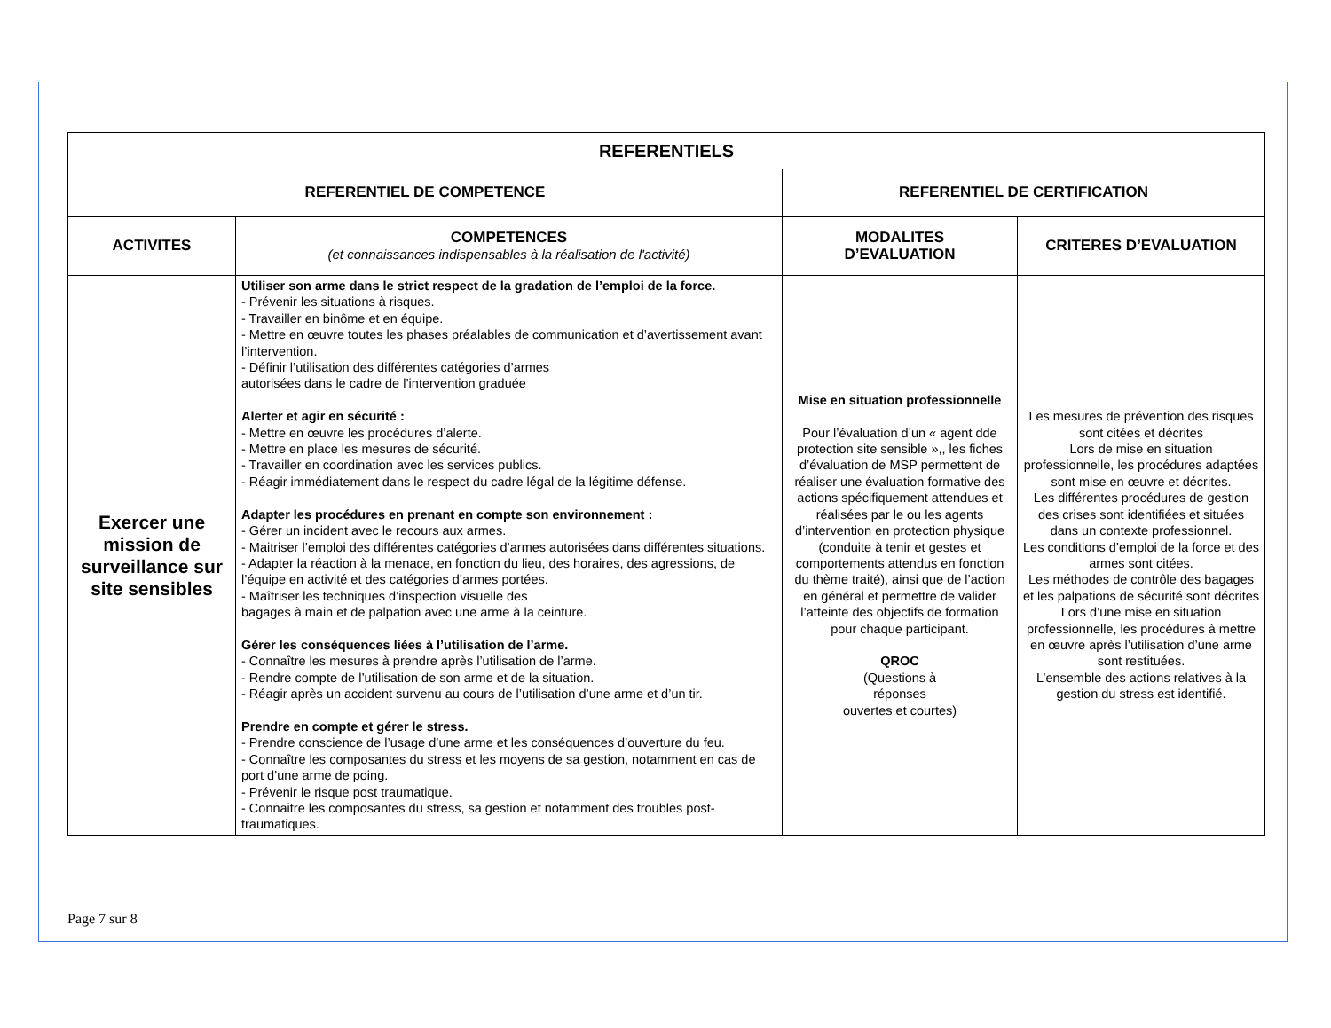| REFERENTIELS | | | |
| --- | --- | --- | --- |
| REFERENTIEL DE COMPETENCE | | REFERENTIEL DE CERTIFICATION | |
| ACTIVITES | COMPETENCES (et connaissances indispensables à la réalisation de l'activité) | MODALITES D’EVALUATION | CRITERES D’EVALUATION |
| Exercer une mission de surveillance sur site sensibles | Utiliser son arme dans le strict respect de la gradation de l’emploi de la force. - Prévenir les situations à risques. - Travailler en binôme et en équipe. - Mettre en œuvre toutes les phases préalables de communication et d’avertissement avant l’intervention. - Définir l’utilisation des différentes catégories d’armes autorisées dans le cadre de l’intervention graduée Alerter et agir en sécurité : - Mettre en œuvre les procédures d’alerte. - Mettre en place les mesures de sécurité. - Travailler en coordination avec les services publics. - Réagir immédiatement dans le respect du cadre légal de la légitime défense. Adapter les procédures en prenant en compte son environnement : - Gérer un incident avec le recours aux armes. - Maitriser l’emploi des différentes catégories d’armes autorisées dans différentes situations. - Adapter la réaction à la menace, en fonction du lieu, des horaires, des agressions, de l’équipe en activité et des catégories d’armes portées. - Maîtriser les techniques d’inspection visuelle des bagages à main et de palpation avec une arme à la ceinture. Gérer les conséquences liées à l’utilisation de l’arme. - Connaître les mesures à prendre après l’utilisation de l’arme. - Rendre compte de l’utilisation de son arme et de la situation. - Réagir après un accident survenu au cours de l’utilisation d’une arme et d’un tir. Prendre en compte et gérer le stress. - Prendre conscience de l’usage d’une arme et les conséquences d’ouverture du feu. - Connaître les composantes du stress et les moyens de sa gestion, notamment en cas de port d’une arme de poing. - Prévenir le risque post traumatique. - Connaitre les composantes du stress, sa gestion et notamment des troubles post-traumatiques. | Mise en situation professionnelle Pour l’évaluation d’un « agent dde protection site sensible »,, les fiches d’évaluation de MSP permettent de réaliser une évaluation formative des actions spécifiquement attendues et réalisées par le ou les agents d’intervention en protection physique (conduite à tenir et gestes et comportements attendus en fonction du thème traité), ainsi que de l’action en général et permettre de valider l’atteinte des objectifs de formation pour chaque participant. QROC (Questions à réponses ouvertes et courtes) | Les mesures de prévention des risques sont citées et décrites Lors de mise en situation professionnelle, les procédures adaptées sont mise en œuvre et décrites. Les différentes procédures de gestion des crises sont identifiées et situées dans un contexte professionnel. Les conditions d’emploi de la force et des armes sont citées. Les méthodes de contrôle des bagages et les palpations de sécurité sont décrites Lors d’une mise en situation professionnelle, les procédures à mettre en œuvre après l’utilisation d’une arme sont restituées. L’ensemble des actions relatives à la gestion du stress est identifié. |
Page 7 sur 8